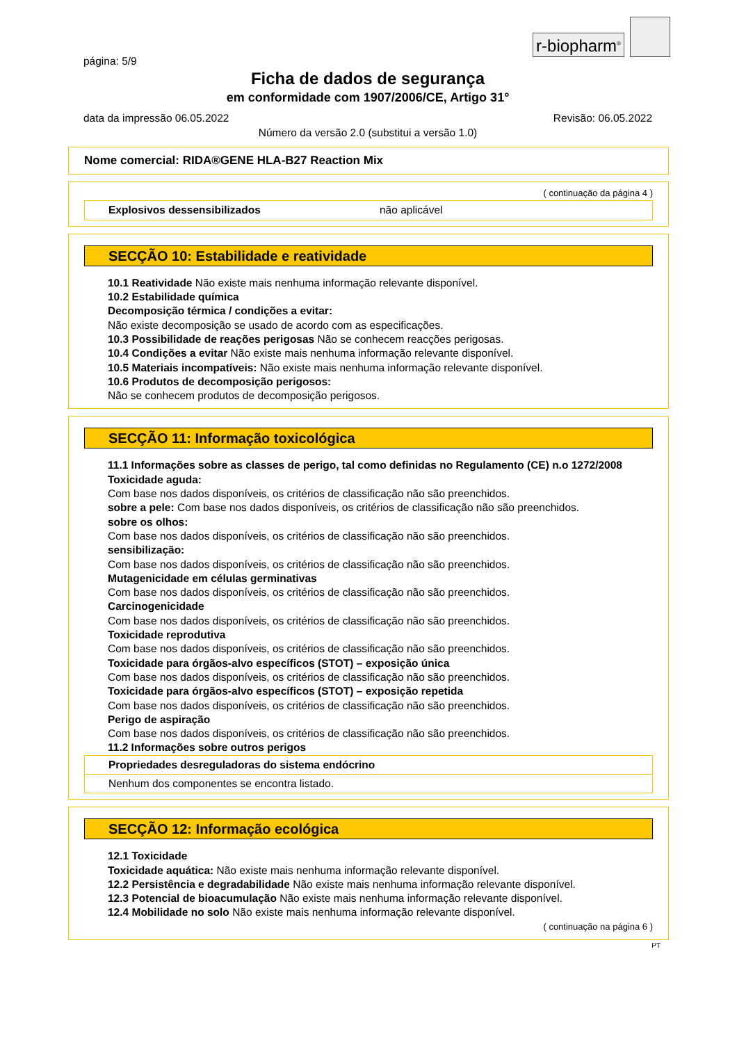r-biopharm<sup>®</sup>
página: 5/9
Ficha de dados de segurança
em conformidade com 1907/2006/CE, Artigo 31°
data da impressão 06.05.2022 Revisão: 06.05.2022
Número da versão 2.0 (substitui a versão 1.0)
Nome comercial: RIDA®GENE HLA-B27 Reaction Mix
( continuação da página 4 )
Explosivos dessensibilizados não aplicável
SECÇÃO 10: Estabilidade e reatividade
10.1 Reatividade Não existe mais nenhuma informação relevante disponível.
10.2 Estabilidade química
Decomposição térmica / condições a evitar:
Não existe decomposição se usado de acordo com as especificações.
10.3 Possibilidade de reações perigosas Não se conhecem reacções perigosas.
10.4 Condições a evitar Não existe mais nenhuma informação relevante disponível.
10.5 Materiais incompatíveis: Não existe mais nenhuma informação relevante disponível.
10.6 Produtos de decomposição perigosos:
Não se conhecem produtos de decomposição perigosos.
SECÇÃO 11: Informação toxicológica
11.1 Informações sobre as classes de perigo, tal como definidas no Regulamento (CE) n.o 1272/2008
Toxicidade aguda:
Com base nos dados disponíveis, os critérios de classificação não são preenchidos.
sobre a pele: Com base nos dados disponíveis, os critérios de classificação não são preenchidos.
sobre os olhos:
Com base nos dados disponíveis, os critérios de classificação não são preenchidos.
sensibilização:
Com base nos dados disponíveis, os critérios de classificação não são preenchidos.
Mutagenicidade em células germinativas
Com base nos dados disponíveis, os critérios de classificação não são preenchidos.
Carcinogenicidade
Com base nos dados disponíveis, os critérios de classificação não são preenchidos.
Toxicidade reprodutiva
Com base nos dados disponíveis, os critérios de classificação não são preenchidos.
Toxicidade para órgãos-alvo específicos (STOT) – exposição única
Com base nos dados disponíveis, os critérios de classificação não são preenchidos.
Toxicidade para órgãos-alvo específicos (STOT) – exposição repetida
Com base nos dados disponíveis, os critérios de classificação não são preenchidos.
Perigo de aspiração
Com base nos dados disponíveis, os critérios de classificação não são preenchidos.
11.2 Informações sobre outros perigos
Propriedades desreguladoras do sistema endócrino
Nenhum dos componentes se encontra listado.
SECÇÃO 12: Informação ecológica
12.1 Toxicidade
Toxicidade aquática: Não existe mais nenhuma informação relevante disponível.
12.2 Persistência e degradabilidade Não existe mais nenhuma informação relevante disponível.
12.3 Potencial de bioacumulação Não existe mais nenhuma informação relevante disponível.
12.4 Mobilidade no solo Não existe mais nenhuma informação relevante disponível.
( continuação na página 6 )
PT